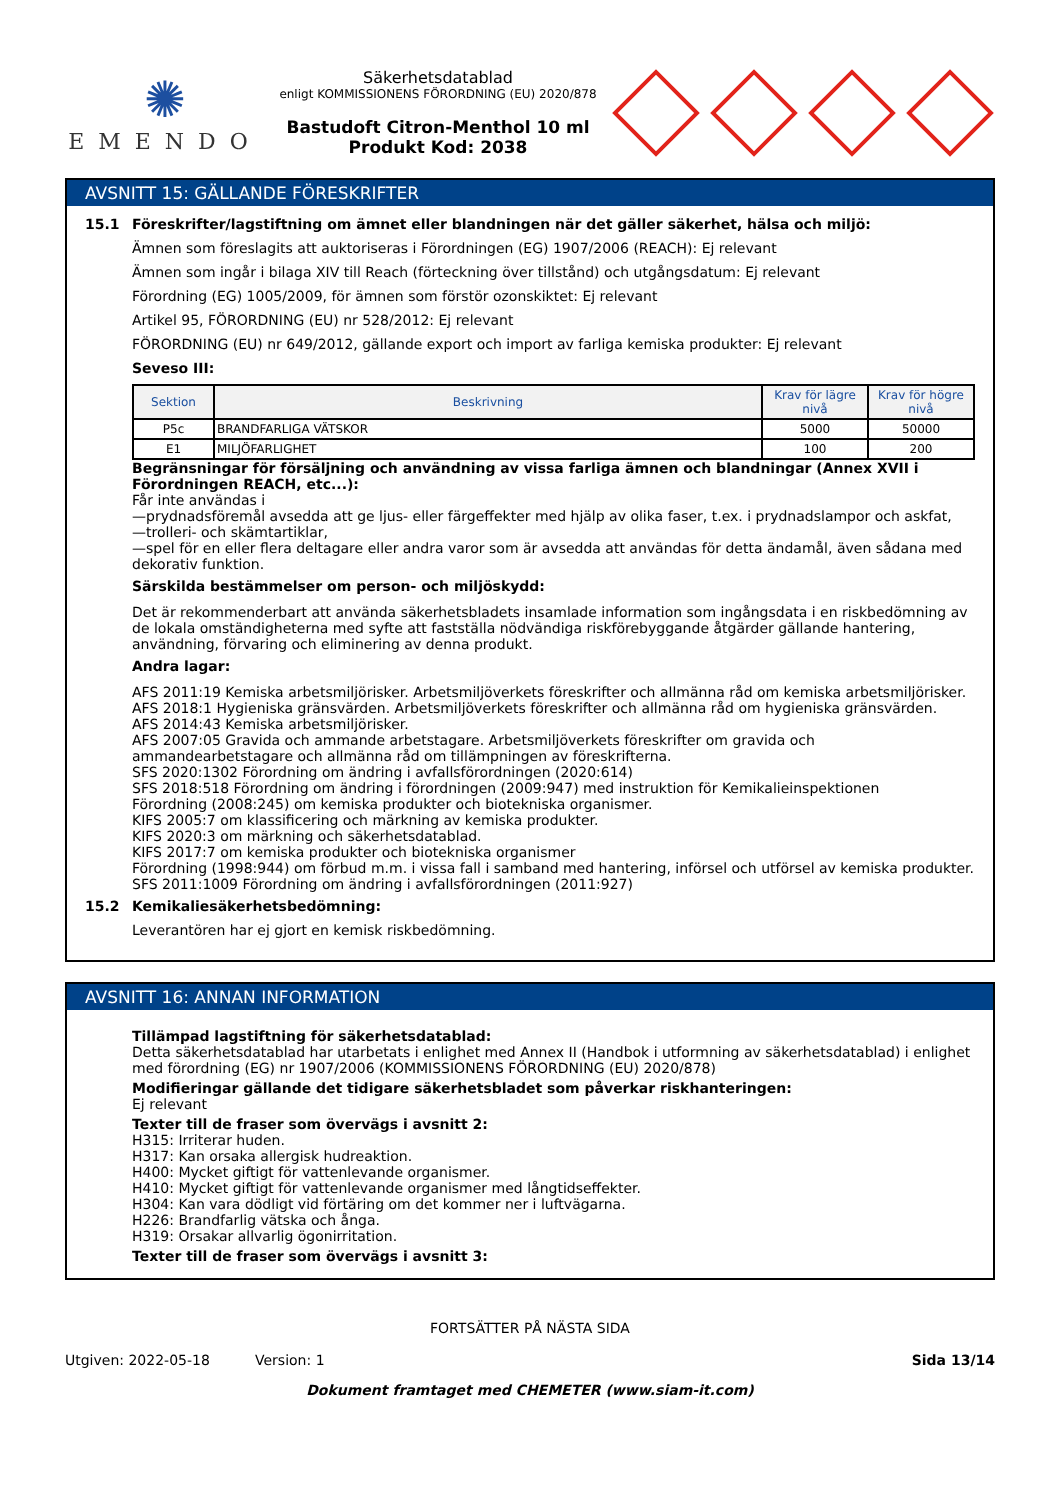✺
EMENDO
Säkerhetsdatablad
enligt KOMMISSIONENS FÖRORDNING (EU) 2020/878
Bastudoft Citron-Menthol 10 ml
Produkt Kod: 2038
AVSNITT 15: GÄLLANDE FÖRESKRIFTER
15.1 Föreskrifter/lagstiftning om ämnet eller blandningen när det gäller säkerhet, hälsa och miljö:
Ämnen som föreslagits att auktoriseras i Förordningen (EG) 1907/2006 (REACH): Ej relevant
Ämnen som ingår i bilaga XIV till Reach (förteckning över tillstånd) och utgångsdatum: Ej relevant
Förordning (EG) 1005/2009, för ämnen som förstör ozonskiktet: Ej relevant
Artikel 95, FÖRORDNING (EU) nr 528/2012: Ej relevant
FÖRORDNING (EU) nr 649/2012, gällande export och import av farliga kemiska produkter: Ej relevant
Seveso III:
| Sektion | Beskrivning | Krav för lägre nivå | Krav för högre nivå |
| --- | --- | --- | --- |
| P5c | BRANDFARLIGA VÄTSKOR | 5000 | 50000 |
| E1 | MILJÖFARLIGHET | 100 | 200 |
Begränsningar för försäljning och användning av vissa farliga ämnen och blandningar (Annex XVII i Förordningen REACH, etc...):
Får inte användas i
—prydnadsföremål avsedda att ge ljus- eller färgeffekter med hjälp av olika faser, t.ex. i prydnadslampor och askfat,
—trolleri- och skämtartiklar,
—spel för en eller flera deltagare eller andra varor som är avsedda att användas för detta ändamål, även sådana med dekorativ funktion.
Särskilda bestämmelser om person- och miljöskydd:
Det är rekommenderbart att använda säkerhetsbladets insamlade information som ingångsdata i en riskbedömning av de lokala omständigheterna med syfte att fastställa nödvändiga riskförebyggande åtgärder gällande hantering, användning, förvaring och eliminering av denna produkt.
Andra lagar:
AFS 2011:19 Kemiska arbetsmiljörisker. Arbetsmiljöverkets föreskrifter och allmänna råd om kemiska arbetsmiljörisker.
AFS 2018:1 Hygieniska gränsvärden. Arbetsmiljöverkets föreskrifter och allmänna råd om hygieniska gränsvärden.
AFS 2014:43 Kemiska arbetsmiljörisker.
AFS 2007:05 Gravida och ammande arbetstagare. Arbetsmiljöverkets föreskrifter om gravida och ammandearbetstagare och allmänna råd om tillämpningen av föreskrifterna.
SFS 2020:1302 Förordning om ändring i avfallsförordningen (2020:614)
SFS 2018:518 Förordning om ändring i förordningen (2009:947) med instruktion för Kemikalieinspektionen
Förordning (2008:245) om kemiska produkter och biotekniska organismer.
KIFS 2005:7 om klassificering och märkning av kemiska produkter.
KIFS 2020:3 om märkning och säkerhetsdatablad.
KIFS 2017:7 om kemiska produkter och biotekniska organismer
Förordning (1998:944) om förbud m.m. i vissa fall i samband med hantering, införsel och utförsel av kemiska produkter.
SFS 2011:1009 Förordning om ändring i avfallsförordningen (2011:927)
15.2 Kemikaliesäkerhetsbedömning:
Leverantören har ej gjort en kemisk riskbedömning.
AVSNITT 16: ANNAN INFORMATION
Tillämpad lagstiftning för säkerhetsdatablad:
Detta säkerhetsdatablad har utarbetats i enlighet med Annex II (Handbok i utformning av säkerhetsdatablad) i enlighet med förordning (EG) nr 1907/2006 (KOMMISSIONENS FÖRORDNING (EU) 2020/878)
Modifieringar gällande det tidigare säkerhetsbladet som påverkar riskhanteringen:
Ej relevant
Texter till de fraser som övervägs i avsnitt 2:
H315: Irriterar huden.
H317: Kan orsaka allergisk hudreaktion.
H400: Mycket giftigt för vattenlevande organismer.
H410: Mycket giftigt för vattenlevande organismer med långtidseffekter.
H304: Kan vara dödligt vid förtäring om det kommer ner i luftvägarna.
H226: Brandfarlig vätska och ånga.
H319: Orsakar allvarlig ögonirritation.
Texter till de fraser som övervägs i avsnitt 3:
FORTSÄTTER PÅ NÄSTA SIDA
Utgiven: 2022-05-18 Version: 1 Sida 13/14
Dokument framtaget med CHEMETER (www.siam-it.com)